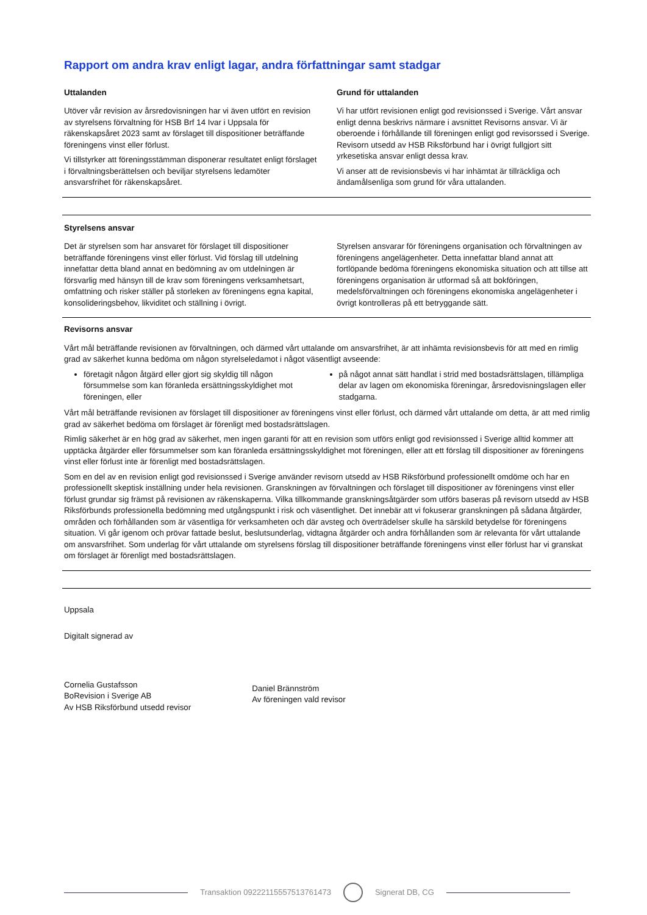Rapport om andra krav enligt lagar, andra författningar samt stadgar
Uttalanden
Utöver vår revision av årsredovisningen har vi även utfört en revision av styrelsens förvaltning för HSB Brf 14 Ivar i Uppsala för räkenskapsåret 2023 samt av förslaget till dispositioner beträffande föreningens vinst eller förlust.
Vi tillstyrker att föreningsstämman disponerar resultatet enligt förslaget i förvaltningsberättelsen och beviljar styrelsens ledamöter ansvarsfrihet för räkenskapsåret.
Grund för uttalanden
Vi har utfört revisionen enligt god revisionssed i Sverige. Vårt ansvar enligt denna beskrivs närmare i avsnittet Revisorns ansvar. Vi är oberoende i förhållande till föreningen enligt god revisorssed i Sverige. Revisorn utsedd av HSB Riksförbund har i övrigt fullgjort sitt yrkesetiska ansvar enligt dessa krav.
Vi anser att de revisionsbevis vi har inhämtat är tillräckliga och ändamålsenliga som grund för våra uttalanden.
Styrelsens ansvar
Det är styrelsen som har ansvaret för förslaget till dispositioner beträffande föreningens vinst eller förlust. Vid förslag till utdelning innefattar detta bland annat en bedömning av om utdelningen är försvarlig med hänsyn till de krav som föreningens verksamhetsart, omfattning och risker ställer på storleken av föreningens egna kapital, konsolideringsbehov, likviditet och ställning i övrigt.
Styrelsen ansvarar för föreningens organisation och förvaltningen av föreningens angelägenheter. Detta innefattar bland annat att fortlöpande bedöma föreningens ekonomiska situation och att tillse att föreningens organisation är utformad så att bokföringen, medelsförvaltningen och föreningens ekonomiska angelägenheter i övrigt kontrolleras på ett betryggande sätt.
Revisorns ansvar
Vårt mål beträffande revisionen av förvaltningen, och därmed vårt uttalande om ansvarsfrihet, är att inhämta revisionsbevis för att med en rimlig grad av säkerhet kunna bedöma om någon styrelseledamot i något väsentligt avseende:
företagit någon åtgärd eller gjort sig skyldig till någon försummelse som kan föranleda ersättningsskyldighet mot föreningen, eller
på något annat sätt handlat i strid med bostadsrättslagen, tillämpliga delar av lagen om ekonomiska föreningar, årsredovisningslagen eller stadgarna.
Vårt mål beträffande revisionen av förslaget till dispositioner av föreningens vinst eller förlust, och därmed vårt uttalande om detta, är att med rimlig grad av säkerhet bedöma om förslaget är förenligt med bostadsrättslagen.
Rimlig säkerhet är en hög grad av säkerhet, men ingen garanti för att en revision som utförs enligt god revisionssed i Sverige alltid kommer att upptäcka åtgärder eller försummelser som kan föranleda ersättningsskyldighet mot föreningen, eller att ett förslag till dispositioner av föreningens vinst eller förlust inte är förenligt med bostadsrättslagen.
Som en del av en revision enligt god revisionssed i Sverige använder revisorn utsedd av HSB Riksförbund professionellt omdöme och har en professionellt skeptisk inställning under hela revisionen. Granskningen av förvaltningen och förslaget till dispositioner av föreningens vinst eller förlust grundar sig främst på revisionen av räkenskaperna. Vilka tillkommande granskningsåtgärder som utförs baseras på revisorn utsedd av HSB Riksförbunds professionella bedömning med utgångspunkt i risk och väsentlighet. Det innebär att vi fokuserar granskningen på sådana åtgärder, områden och förhållanden som är väsentliga för verksamheten och där avsteg och överträdelser skulle ha särskild betydelse för föreningens situation. Vi går igenom och prövar fattade beslut, beslutsunderlag, vidtagna åtgärder och andra förhållanden som är relevanta för vårt uttalande om ansvarsfrihet. Som underlag för vårt uttalande om styrelsens förslag till dispositioner beträffande föreningens vinst eller förlust har vi granskat om förslaget är förenligt med bostadsrättslagen.
Uppsala
Digitalt signerad av
Cornelia Gustafsson
BoRevision i Sverige AB
Av HSB Riksförbund utsedd revisor
Daniel Brännström
Av föreningen vald revisor
Transaktion 09222115557513761473 Signerat DB, CG